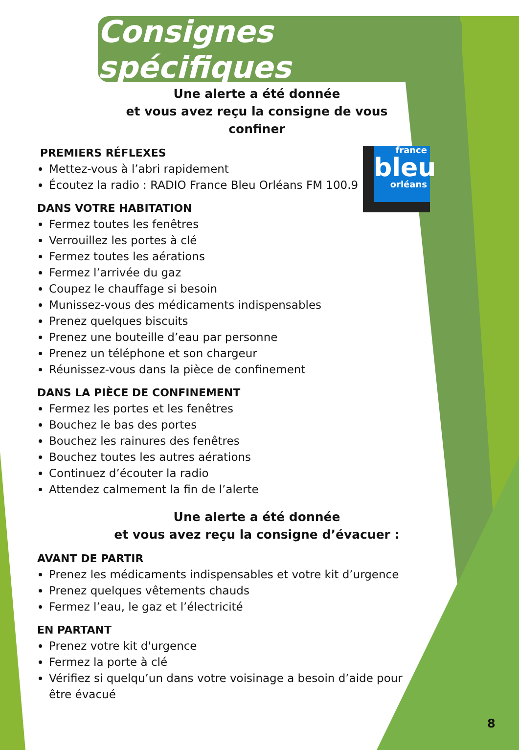france
bleu
orléans
Consignes spécifiques
Une alerte a été donnée
et vous avez reçu la consigne de vous confiner
PREMIERS RÉFLEXES
Mettez-vous à l’abri rapidement
Écoutez la radio : RADIO France Bleu Orléans FM 100.9
DANS VOTRE HABITATION
Fermez toutes les fenêtres
Verrouillez les portes à clé
Fermez toutes les aérations
Fermez l’arrivée du gaz
Coupez le chauffage si besoin
Munissez-vous des médicaments indispensables
Prenez quelques biscuits
Prenez une bouteille d’eau par personne
Prenez un téléphone et son chargeur
Réunissez-vous dans la pièce de confinement
DANS LA PIÈCE DE CONFINEMENT
Fermez les portes et les fenêtres
Bouchez le bas des portes
Bouchez les rainures des fenêtres
Bouchez toutes les autres aérations
Continuez d’écouter la radio
Attendez calmement la fin de l’alerte
Une alerte a été donnée
et vous avez reçu la consigne d’évacuer :
AVANT DE PARTIR
Prenez les médicaments indispensables et votre kit d’urgence
Prenez quelques vêtements chauds
Fermez l’eau, le gaz et l’électricité
EN PARTANT
Prenez votre kit d'urgence
Fermez la porte à clé
Vérifiez si quelqu’un dans votre voisinage a besoin d’aide pour être évacué
8